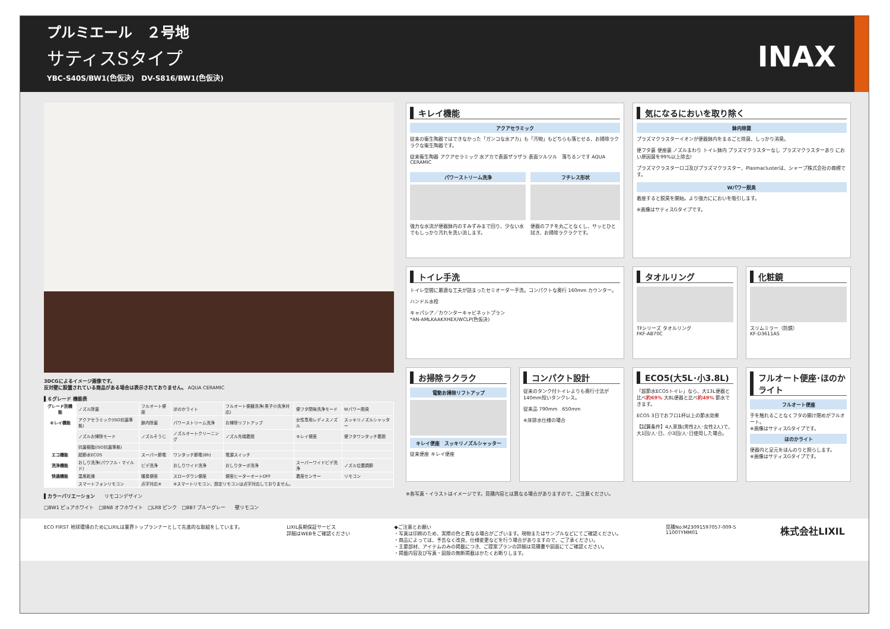プルミエール　２号地
サティスSタイプ
YBC-S40S/BW1(色仮決)　DV-S816/BW1(色仮決)
INAX
3DCGによるイメージ画像です。
反対壁に設置されている商品がある場合は表示されておりません。 AQUA CERAMIC
▌６グレード 機能表
| グレード別機能 | ノズル除菌 | フルオート便座 | ほのかライト | フルオート便器洗浄(男子小洗浄対応) | 便フタ閉後洗浄モード | Wパワー脱臭 |
| キレイ機能 | アクアセラミック(ISO抗菌準拠) | 鉢内除菌 | パワーストリーム洗浄 | お掃除リフトアップ | 女性専用レディスノズル | スッキリノズルシャッター |
| | ノズルお掃除モード | ノズルそうじ | ノズルオートクリーニング | ノズル先端着脱 | キレイ便座 | 便フタワンタッチ着脱 |
| | 抗菌樹脂(ISO抗菌準拠) | | | | | |
| エコ機能 | 超節水ECO5 | スーパー節電 | ワンタッチ節電(8h) | 電源スイッチ | | |
| 洗浄機能 | おしり洗浄(パワフル・マイルド) | ビデ洗浄 | おしりワイド洗浄 | おしりターボ洗浄 | スーパーワイドビデ洗浄 | ノズル位置調節 |
| 快適機能 | 温風乾燥 | 暖房便座 | スローダウン便座 | 便座ヒーターオートOFF | 着座センサー | リモコン |
| | スマートフォンリモコン | 点字対応※ | ※スマートリモコン、設定リモコンは点字対応しておりません。 | | | |
▌カラーバリエーション　　リモコンデザイン
□BW1 ピュアホワイト　□BN8 オフホワイト　□LR8 ピンク　□BB7 ブルーグレー　　壁リモコン
キレイ機能
アクアセラミック
従来の衛生陶器ではできなかった「ガンコな水アカ」も「汚物」もどちらも落とせる、お掃除ラクラクな衛生陶器です。
従来衛生陶器 アクアセラミック 水アカで表面ザラザラ 表面ツルツル　落ちるンです AQUA CERAMIC
パワーストリーム洗浄
強力な水流が便器鉢内のすみずみまで回り、少ない水でもしっかり汚れを洗い流します。
フチレス形状
便器のフチを丸ごとなくし、サッとひと拭き、お掃除ラクラクです。
気になるにおいを取り除く
鉢内除菌
プラズマクラスターイオンが便器鉢内をまるごと除菌、しっかり消臭。
便フタ裏 便座裏 ノズルまわり トイレ鉢内 プラズマクラスターなし プラズマクラスターあり におい原因菌を99%以上除去!
プラズマクラスターロゴ及びプラズマクラスター、Plasmaclusterは、シャープ株式会社の商標です。
Wパワー脱臭
着座すると脱臭を開始。より強力ににおいを吸引します。
※画像はサティスGタイプです。
トイレ手洗
トイレ空間に最適な工夫が詰まったセミオーダー手洗。コンパクトな奥行 160mm カウンター。
ハンドル水栓
キャパシア／カウンターキャビネットプラン
*AN-AMLKAAKXHEX/WCLP(色仮決)
タオルリング
TFシリーズ タオルリング
FKF-AB70C
化粧鏡
スリムミラー（防錆）
KF-D3611AS
お掃除ラクラク
電動お掃除リフトアップ
キレイ便座　スッキリノズルシャッター
従来便座 キレイ便座
コンパクト設計
従来のタンク付トイレよりも奥行寸法が140mm短いタンクレス。
従来品 790mm　650mm
※床排水仕様の場合
ECO5(大5L･小3.8L)
「超節水ECO5トイレ」なら、大13L便器と比べ約69% 大8L便器と比べ約49% 節水できます。
ECO5 3日でおフロ1杯以上の節水効果
【試算条件】4人家族(男性2人･女性2人)で、大1回/人･日、小3回/人･日使用した場合。
フルオート便座･ほのかライト
フルオート便座
手を触れることなくフタの開け閉めがフルオート。
※画像はサティスGタイプです。
ほのかライト
便器内と足元をほんのりと照らします。
※画像はサティスGタイプです。
※各写真・イラストはイメージです。見積内容とは異なる場合がありますので、ご注意ください。
ECO FIRST 地球環境のためにLIXILは業界トップランナーとして先進的な取組をしています。
LIXIL長期保証サービス
詳細はWEBをご確認ください
◆ご注意とお願い
・写真は印刷のため、実際の色と異なる場合がございます。現物またはサンプルなどにてご確認ください。
・商品によっては、予告なく改良、仕様変更などを行う場合がありますので、ご了承ください。
・主要部材、アイテムのみの掲載につき、ご提案プランの詳細は見積書や図面にてご確認ください。
・掲載内容及び写真・図版の無断掲載はかたくお断りします。
見積No:M23091597057-009-5
1100TYMM01
株式会社LIXIL